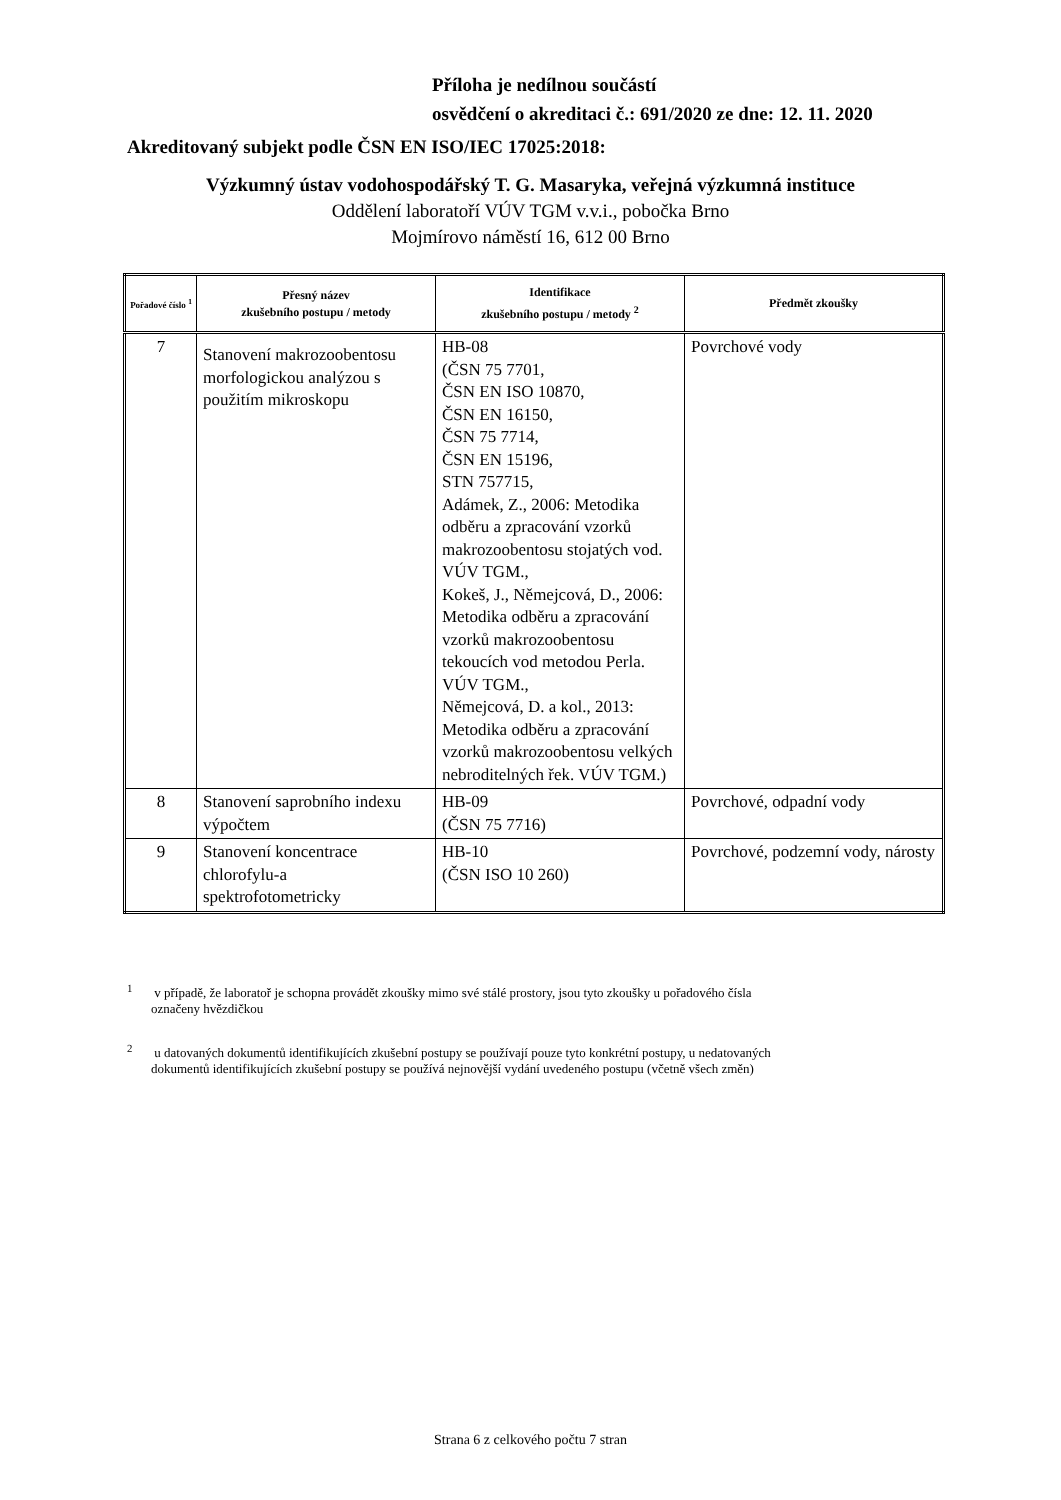Příloha je nedílnou součástí
osvědčení o akreditaci č.: 691/2020 ze dne: 12. 11. 2020
Akreditovaný subjekt podle ČSN EN ISO/IEC 17025:2018:
Výzkumný ústav vodohospodářský T. G. Masaryka, veřejná výzkumná instituce
Oddělení laboratoří VÚV TGM v.v.i., pobočka Brno
Mojmírovo náměstí 16, 612 00 Brno
| Pořadové číslo <sup>1</sup> | Přesný název zkušebního postupu / metody | Identifikace zkušebního postupu / metody <sup>2</sup> | Předmět zkoušky |
| --- | --- | --- | --- |
| 7 | Stanovení makrozoobentosu morfologickou analýzou s použitím mikroskopu | HB-08 (ČSN 75 7701, ČSN EN ISO 10870, ČSN EN 16150, ČSN 75 7714, ČSN EN 15196, STN 757715, Adámek, Z., 2006: Metodika odběru a zpracování vzorků makrozoobentosu stojatých vod. VÚV TGM., Kokeš, J., Němejcová, D., 2006: Metodika odběru a zpracování vzorků makrozoobentosu tekoucích vod metodou Perla. VÚV TGM., Němejcová, D. a kol., 2013: Metodika odběru a zpracování vzorků makrozoobentosu velkých nebroditelných řek. VÚV TGM.) | Povrchové vody |
| 8 | Stanovení saprobního indexu výpočtem | HB-09 (ČSN 75 7716) | Povrchové, odpadní vody |
| 9 | Stanovení koncentrace chlorofylu-a spektrofotometricky | HB-10 (ČSN ISO 10 260) | Povrchové, podzemní vody, nárosty |
<sup>1</sup> v případě, že laboratoř je schopna provádět zkoušky mimo své stálé prostory, jsou tyto zkoušky u pořadového čísla
označeny hvězdičkou
<sup>2</sup> u datovaných dokumentů identifikujících zkušební postupy se používají pouze tyto konkrétní postupy, u nedatovaných
dokumentů identifikujících zkušební postupy se používá nejnovější vydání uvedeného postupu (včetně všech změn)
Strana 6 z celkového počtu 7 stran